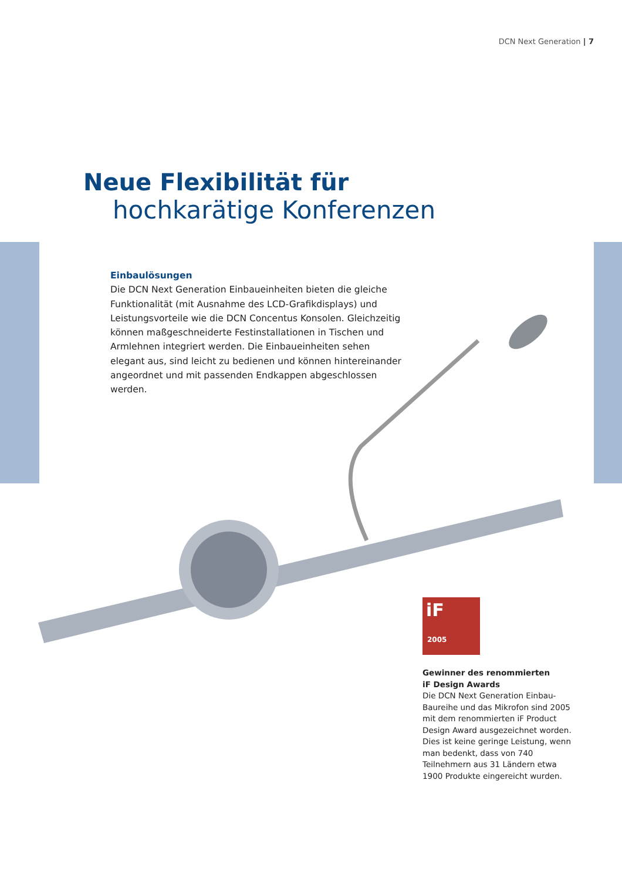DCN Next Generation | 7
Neue Flexibilität für
hochkarätige Konferenzen
Einbaulösungen
Die DCN Next Generation Einbaueinheiten bieten die gleiche Funktionalität (mit Ausnahme des LCD-Grafikdisplays) und Leistungsvorteile wie die DCN Concentus Konsolen. Gleichzeitig können maßgeschneiderte Festinstallationen in Tischen und Armlehnen integriert werden. Die Einbaueinheiten sehen elegant aus, sind leicht zu bedienen und können hintereinander angeordnet und mit passenden Endkappen abgeschlossen werden.
iF
2005
Gewinner des renommierten
iF Design Awards
Die DCN Next Generation Einbau-Baureihe und das Mikrofon sind 2005 mit dem renommierten iF Product Design Award ausgezeichnet worden. Dies ist keine geringe Leistung, wenn man bedenkt, dass von 740 Teilnehmern aus 31 Ländern etwa 1900 Produkte eingereicht wurden.